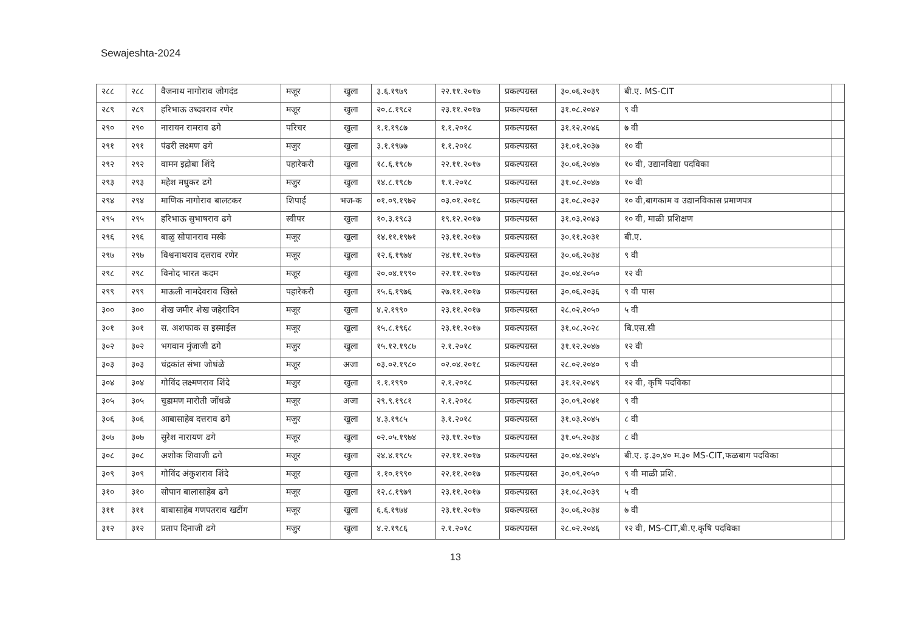Sewajeshta-2024
| २८८ | २८८ | वैजनाथ नागोराव जोगदंड | मजूर | खुला | ३.६.१९७९ | २२.११.२०१७ | प्रकल्पग्रस्त | ३०.०६.२०३९ | बी.ए. MS-CIT | |
| २८९ | २८९ | हरिभाऊ उध्दवराव रणेर | मजूर | खुला | २०.८.१९८२ | २३.११.२०१७ | प्रकल्पग्रस्त | ३१.०८.२०४२ | ९ वी | |
| २९० | २९० | नारायन रामराव ढगे | परिचर | खुला | १.१.१९८७ | १.१.२०१८ | प्रकल्पग्रस्त | ३१.१२.२०४६ | ७ वी | |
| २९१ | २९१ | पंढरी लक्ष्मण ढगे | मजुर | खुला | ३.१.१९७७ | १.१.२०१८ | प्रकल्पग्रस्त | ३१.०१.२०३७ | १० वी | |
| २९२ | २९२ | वामन इद्रोबा शिंदे | पहारेकरी | खुला | १८.६.१९८७ | २२.११.२०१७ | प्रकल्पग्रस्त | ३०.०६.२०४७ | १० वी, उद्यानविद्या पदविका | |
| २९३ | २९३ | महेश मधुकर ढगे | मजुर | खुला | १४.८.१९८७ | १.१.२०१८ | प्रकल्पग्रस्त | ३१.०८.२०४७ | १० वी | |
| २९४ | २९४ | माणिक नागोराव बालटकर | शिपाई | भज-क | ०१.०९.१९७२ | ०३.०१.२०१८ | प्रकल्पग्रस्त | ३१.०८.२०३२ | १० वी,बागकाम व उद्यानविकास प्रमाणपत्र | |
| २९५ | २९५ | हरिभाऊ सुभाषराव ढगे | स्वीपर | खुला | १०.३.१९८३ | १९.१२.२०१७ | प्रकल्पग्रस्त | ३१.०३.२०४३ | १० वी, माळी प्रशिक्षण | |
| २९६ | २९६ | बाळु सोपानराव मस्के | मजूर | खुला | १४.११.१९७१ | २३.११.२०१७ | प्रकल्पग्रस्त | ३०.११.२०३१ | बी.ए. | |
| २९७ | २९७ | विश्वनाथराव दत्तराव रणेर | मजूर | खुला | १२.६.१९७४ | २४.११.२०१७ | प्रकल्पग्रस्त | ३०.०६.२०३४ | ९ वी | |
| २९८ | २९८ | विनोद भारत कदम | मजूर | खुला | २०.०४.१९९० | २२.११.२०१७ | प्रकल्पग्रस्त | ३०.०४.२०५० | १२ वी | |
| २९९ | २९९ | माऊली नामदेवराव खिस्ते | पहारेकरी | खुला | १५.६.१९७६ | २७.११.२०१७ | प्रकल्पग्रस्त | ३०.०६.२०३६ | ९ वी पास | |
| ३०० | ३०० | शेख जमीर शेख जहेरादिन | मजूर | खुला | ४.२.१९९० | २३.११.२०१७ | प्रकल्पग्रस्त | २८.०२.२०५० | ५ वी | |
| ३०१ | ३०१ | स. अशफाक स इस्माईल | मजूर | खुला | १५.८.१९६८ | २३.११.२०१७ | प्रकल्पग्रस्त | ३१.०८.२०२८ | बि.एस.सी | |
| ३०२ | ३०२ | भगवान मुंजाजी ढगे | मजुर | खुला | १५.१२.१९८७ | २.१.२०१८ | प्रकल्पग्रस्त | ३१.१२.२०४७ | १२ वी | |
| ३०३ | ३०३ | चंद्रकांत संभा जोधंळे | मजूर | अजा | ०३.०२.१९८० | ०२.०४.२०१८ | प्रकल्पग्रस्त | २८.०२.२०४० | ९ वी | |
| ३०४ | ३०४ | गोविंद लक्ष्मणराव शिंदे | मजुर | खुला | १.१.१९९० | २.१.२०१८ | प्रकल्पग्रस्त | ३१.१२.२०४९ | १२ वी, कृषि पदविका | |
| ३०५ | ३०५ | चुडामण मारोती जोंधळे | मजूर | अजा | २९.९.१९८१ | २.१.२०१८ | प्रकल्पग्रस्त | ३०.०९.२०४१ | ९ वी | |
| ३०६ | ३०६ | आबासाहेब दत्तराव ढगे | मजुर | खुला | ४.३.१९८५ | ३.१.२०१८ | प्रकल्पग्रस्त | ३१.०३.२०४५ | ८ वी | |
| ३०७ | ३०७ | सुरेश नारायण ढगे | मजूर | खुला | ०२.०५.१९७४ | २३.११.२०१७ | प्रकल्पग्रस्त | ३१.०५.२०३४ | ८ वी | |
| ३०८ | ३०८ | अशोक शिवाजी ढगे | मजूर | खुला | २४.४.१९८५ | २२.११.२०१७ | प्रकल्पग्रस्त | ३०.०४.२०४५ | बी.ए. इ.३०,४० म.३० MS-CIT,फळबाग पदविका | |
| ३०९ | ३०९ | गोविंद अंकुशराव शिंदे | मजूर | खुला | १.१०.१९९० | २२.११.२०१७ | प्रकल्पग्रस्त | ३०.०९.२०५० | ९ वी माळी प्रशि. | |
| ३१० | ३१० | सोपान बालासाहेब ढगे | मजूर | खुला | १२.८.१९७९ | २३.११.२०१७ | प्रकल्पग्रस्त | ३१.०८.२०३९ | ५ वी | |
| ३११ | ३११ | बाबासाहेब गणपतराव खटींग | मजूर | खुला | ६.६.१९७४ | २३.११.२०१७ | प्रकल्पग्रस्त | ३०.०६.२०३४ | ७ वी | |
| ३१२ | ३१२ | प्रताप दिनाजी ढगे | मजुर | खुला | ४.२.१९८६ | २.१.२०१८ | प्रकल्पग्रस्त | २८.०२.२०४६ | १२ वी, MS-CIT,बी.ए.कृषि पदविका | |
13